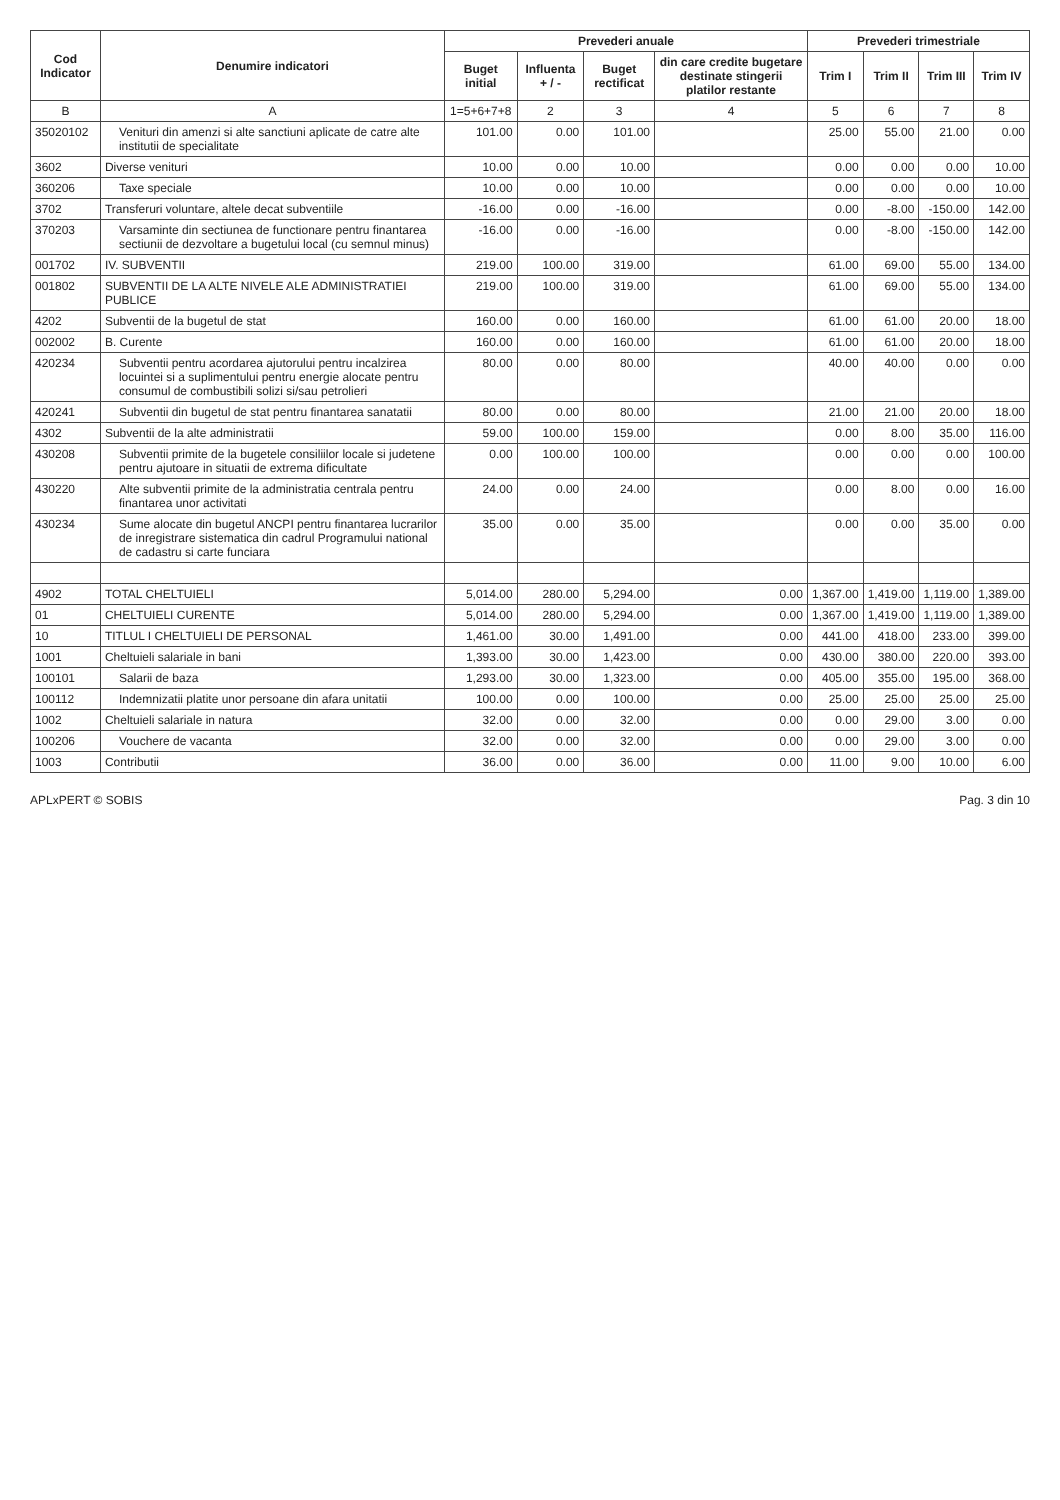| Cod Indicator | Denumire indicatori | Prevederi anuale | | | | Prevederi trimestriale | | | |
| --- | --- | --- | --- | --- | --- | --- | --- | --- | --- |
| | | Buget initial | Influenta + / - | Buget rectificat | din care credite bugetare destinate stingerii platilor restante | Trim I | Trim II | Trim III | Trim IV |
| B | A | 1=5+6+7+8 | 2 | 3 | 4 | 5 | 6 | 7 | 8 |
| 35020102 | Venituri din amenzi si alte sanctiuni aplicate de catre alte institutii de specialitate | 101.00 | 0.00 | 101.00 | | 25.00 | 55.00 | 21.00 | 0.00 |
| 3602 | Diverse venituri | 10.00 | 0.00 | 10.00 | | 0.00 | 0.00 | 0.00 | 10.00 |
| 360206 | Taxe speciale | 10.00 | 0.00 | 10.00 | | 0.00 | 0.00 | 0.00 | 10.00 |
| 3702 | Transferuri voluntare, altele decat subventiile | -16.00 | 0.00 | -16.00 | | 0.00 | -8.00 | -150.00 | 142.00 |
| 370203 | Varsaminte din sectiunea de functionare pentru finantarea sectiunii de dezvoltare a bugetului local (cu semnul minus) | -16.00 | 0.00 | -16.00 | | 0.00 | -8.00 | -150.00 | 142.00 |
| 001702 | IV. SUBVENTII | 219.00 | 100.00 | 319.00 | | 61.00 | 69.00 | 55.00 | 134.00 |
| 001802 | SUBVENTII DE LA ALTE NIVELE ALE ADMINISTRATIEI PUBLICE | 219.00 | 100.00 | 319.00 | | 61.00 | 69.00 | 55.00 | 134.00 |
| 4202 | Subventii de la bugetul de stat | 160.00 | 0.00 | 160.00 | | 61.00 | 61.00 | 20.00 | 18.00 |
| 002002 | B. Curente | 160.00 | 0.00 | 160.00 | | 61.00 | 61.00 | 20.00 | 18.00 |
| 420234 | Subventii pentru acordarea ajutorului pentru incalzirea locuintei si a suplimentului pentru energie alocate pentru consumul de combustibili solizi si/sau petrolieri | 80.00 | 0.00 | 80.00 | | 40.00 | 40.00 | 0.00 | 0.00 |
| 420241 | Subventii din bugetul de stat pentru finantarea sanatatii | 80.00 | 0.00 | 80.00 | | 21.00 | 21.00 | 20.00 | 18.00 |
| 4302 | Subventii de la alte administratii | 59.00 | 100.00 | 159.00 | | 0.00 | 8.00 | 35.00 | 116.00 |
| 430208 | Subventii primite de la bugetele consiliilor locale si judetene pentru ajutoare in situatii de extrema dificultate | 0.00 | 100.00 | 100.00 | | 0.00 | 0.00 | 0.00 | 100.00 |
| 430220 | Alte subventii primite de la administratia centrala pentru finantarea unor activitati | 24.00 | 0.00 | 24.00 | | 0.00 | 8.00 | 0.00 | 16.00 |
| 430234 | Sume alocate din bugetul ANCPI pentru finantarea lucrarilor de inregistrare sistematica din cadrul Programului national de cadastru si carte funciara | 35.00 | 0.00 | 35.00 | | 0.00 | 0.00 | 35.00 | 0.00 |
| 4902 | TOTAL CHELTUIELI | 5,014.00 | 280.00 | 5,294.00 | 0.00 | 1,367.00 | 1,419.00 | 1,119.00 | 1,389.00 |
| 01 | CHELTUIELI CURENTE | 5,014.00 | 280.00 | 5,294.00 | 0.00 | 1,367.00 | 1,419.00 | 1,119.00 | 1,389.00 |
| 10 | TITLUL I CHELTUIELI DE PERSONAL | 1,461.00 | 30.00 | 1,491.00 | 0.00 | 441.00 | 418.00 | 233.00 | 399.00 |
| 1001 | Cheltuieli salariale in bani | 1,393.00 | 30.00 | 1,423.00 | 0.00 | 430.00 | 380.00 | 220.00 | 393.00 |
| 100101 | Salarii de baza | 1,293.00 | 30.00 | 1,323.00 | 0.00 | 405.00 | 355.00 | 195.00 | 368.00 |
| 100112 | Indemnizatii platite unor persoane din afara unitatii | 100.00 | 0.00 | 100.00 | 0.00 | 25.00 | 25.00 | 25.00 | 25.00 |
| 1002 | Cheltuieli salariale in natura | 32.00 | 0.00 | 32.00 | 0.00 | 0.00 | 29.00 | 3.00 | 0.00 |
| 100206 | Vouchere de vacanta | 32.00 | 0.00 | 32.00 | 0.00 | 0.00 | 29.00 | 3.00 | 0.00 |
| 1003 | Contributii | 36.00 | 0.00 | 36.00 | 0.00 | 11.00 | 9.00 | 10.00 | 6.00 |
APLxPERT © SOBIS Pag. 3 din 10